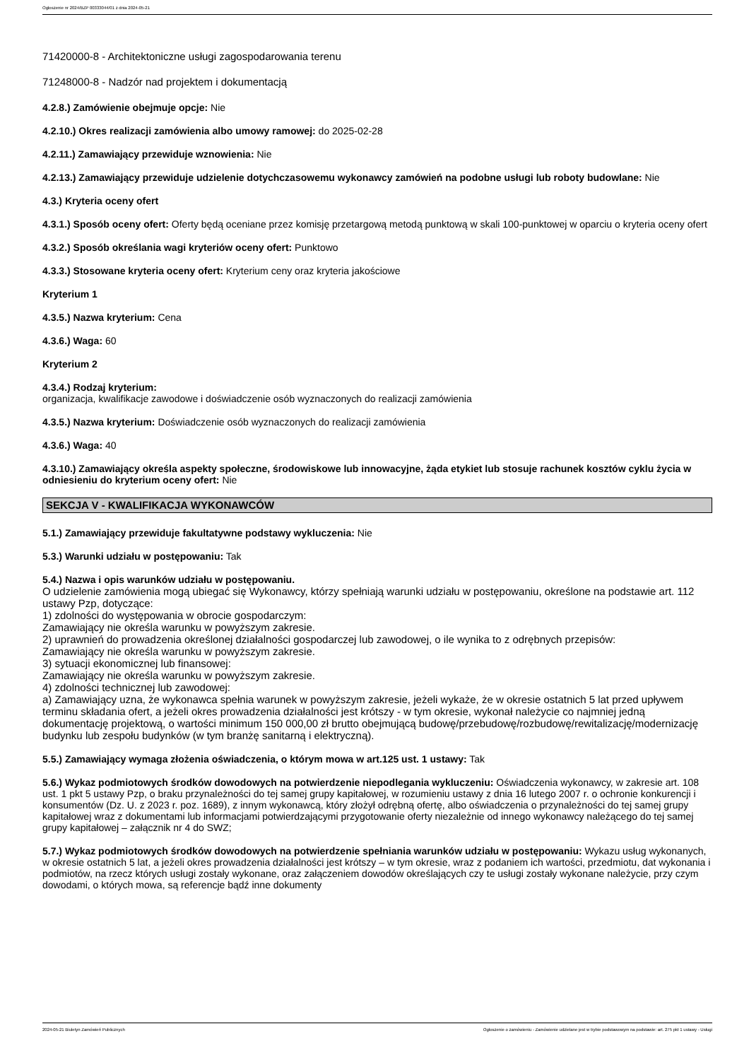Ogłoszenie nr 2024/BZP 00333044/01 z dnia 2024-05-21
71420000-8 - Architektoniczne usługi zagospodarowania terenu
71248000-8 - Nadzór nad projektem i dokumentacją
4.2.8.) Zamówienie obejmuje opcje: Nie
4.2.10.) Okres realizacji zamówienia albo umowy ramowej: do 2025-02-28
4.2.11.) Zamawiający przewiduje wznowienia: Nie
4.2.13.) Zamawiający przewiduje udzielenie dotychczasowemu wykonawcy zamówień na podobne usługi lub roboty budowlane: Nie
4.3.) Kryteria oceny ofert
4.3.1.) Sposób oceny ofert: Oferty będą oceniane przez komisję przetargową metodą punktową w skali 100-punktowej w oparciu o kryteria oceny ofert
4.3.2.) Sposób określania wagi kryteriów oceny ofert: Punktowo
4.3.3.) Stosowane kryteria oceny ofert: Kryterium ceny oraz kryteria jakościowe
Kryterium 1
4.3.5.) Nazwa kryterium: Cena
4.3.6.) Waga: 60
Kryterium 2
4.3.4.) Rodzaj kryterium:
organizacja, kwalifikacje zawodowe i doświadczenie osób wyznaczonych do realizacji zamówienia
4.3.5.) Nazwa kryterium: Doświadczenie osób wyznaczonych do realizacji zamówienia
4.3.6.) Waga: 40
4.3.10.) Zamawiający określa aspekty społeczne, środowiskowe lub innowacyjne, żąda etykiet lub stosuje rachunek kosztów cyklu życia w odniesieniu do kryterium oceny ofert: Nie
SEKCJA V - KWALIFIKACJA WYKONAWCÓW
5.1.) Zamawiający przewiduje fakultatywne podstawy wykluczenia: Nie
5.3.) Warunki udziału w postępowaniu: Tak
5.4.) Nazwa i opis warunków udziału w postępowaniu.
O udzielenie zamówienia mogą ubiegać się Wykonawcy, którzy spełniają warunki udziału w postępowaniu, określone na podstawie art. 112 ustawy Pzp, dotyczące:
1) zdolności do występowania w obrocie gospodarczym:
Zamawiający nie określa warunku w powyższym zakresie.
2) uprawnień do prowadzenia określonej działalności gospodarczej lub zawodowej, o ile wynika to z odrębnych przepisów:
Zamawiający nie określa warunku w powyższym zakresie.
3) sytuacji ekonomicznej lub finansowej:
Zamawiający nie określa warunku w powyższym zakresie.
4) zdolności technicznej lub zawodowej:
a) Zamawiający uzna, że wykonawca spełnia warunek w powyższym zakresie, jeżeli wykaże, że w okresie ostatnich 5 lat przed upływem terminu składania ofert, a jeżeli okres prowadzenia działalności jest krótszy - w tym okresie, wykonał należycie co najmniej jedną dokumentację projektową, o wartości minimum 150 000,00 zł brutto obejmującą budowę/przebudowę/rozbudowę/rewitalizację/modernizację budynku lub zespołu budynków (w tym branżę sanitarną i elektryczną).
5.5.) Zamawiający wymaga złożenia oświadczenia, o którym mowa w art.125 ust. 1 ustawy: Tak
5.6.) Wykaz podmiotowych środków dowodowych na potwierdzenie niepodlegania wykluczeniu: Oświadczenia wykonawcy, w zakresie art. 108 ust. 1 pkt 5 ustawy Pzp, o braku przynależności do tej samej grupy kapitałowej, w rozumieniu ustawy z dnia 16 lutego 2007 r. o ochronie konkurencji i konsumentów (Dz. U. z 2023 r. poz. 1689), z innym wykonawcą, który złożył odrębną ofertę, albo oświadczenia o przynależności do tej samej grupy kapitałowej wraz z dokumentami lub informacjami potwierdzającymi przygotowanie oferty niezależnie od innego wykonawcy należącego do tej samej grupy kapitałowej – załącznik nr 4 do SWZ;
5.7.) Wykaz podmiotowych środków dowodowych na potwierdzenie spełniania warunków udziału w postępowaniu: Wykazu usług wykonanych, w okresie ostatnich 5 lat, a jeżeli okres prowadzenia działalności jest krótszy – w tym okresie, wraz z podaniem ich wartości, przedmiotu, dat wykonania i podmiotów, na rzecz których usługi zostały wykonane, oraz załączeniem dowodów określających czy te usługi zostały wykonane należycie, przy czym dowodami, o których mowa, są referencje bądź inne dokumenty
2024-05-21 Biuletyn Zamówień Publicznych Ogłoszenie o zamówieniu - Zamówienie udzielane jest w trybie podstawowym na podstawie: art. 275 pkt 1 ustawy - Usługi